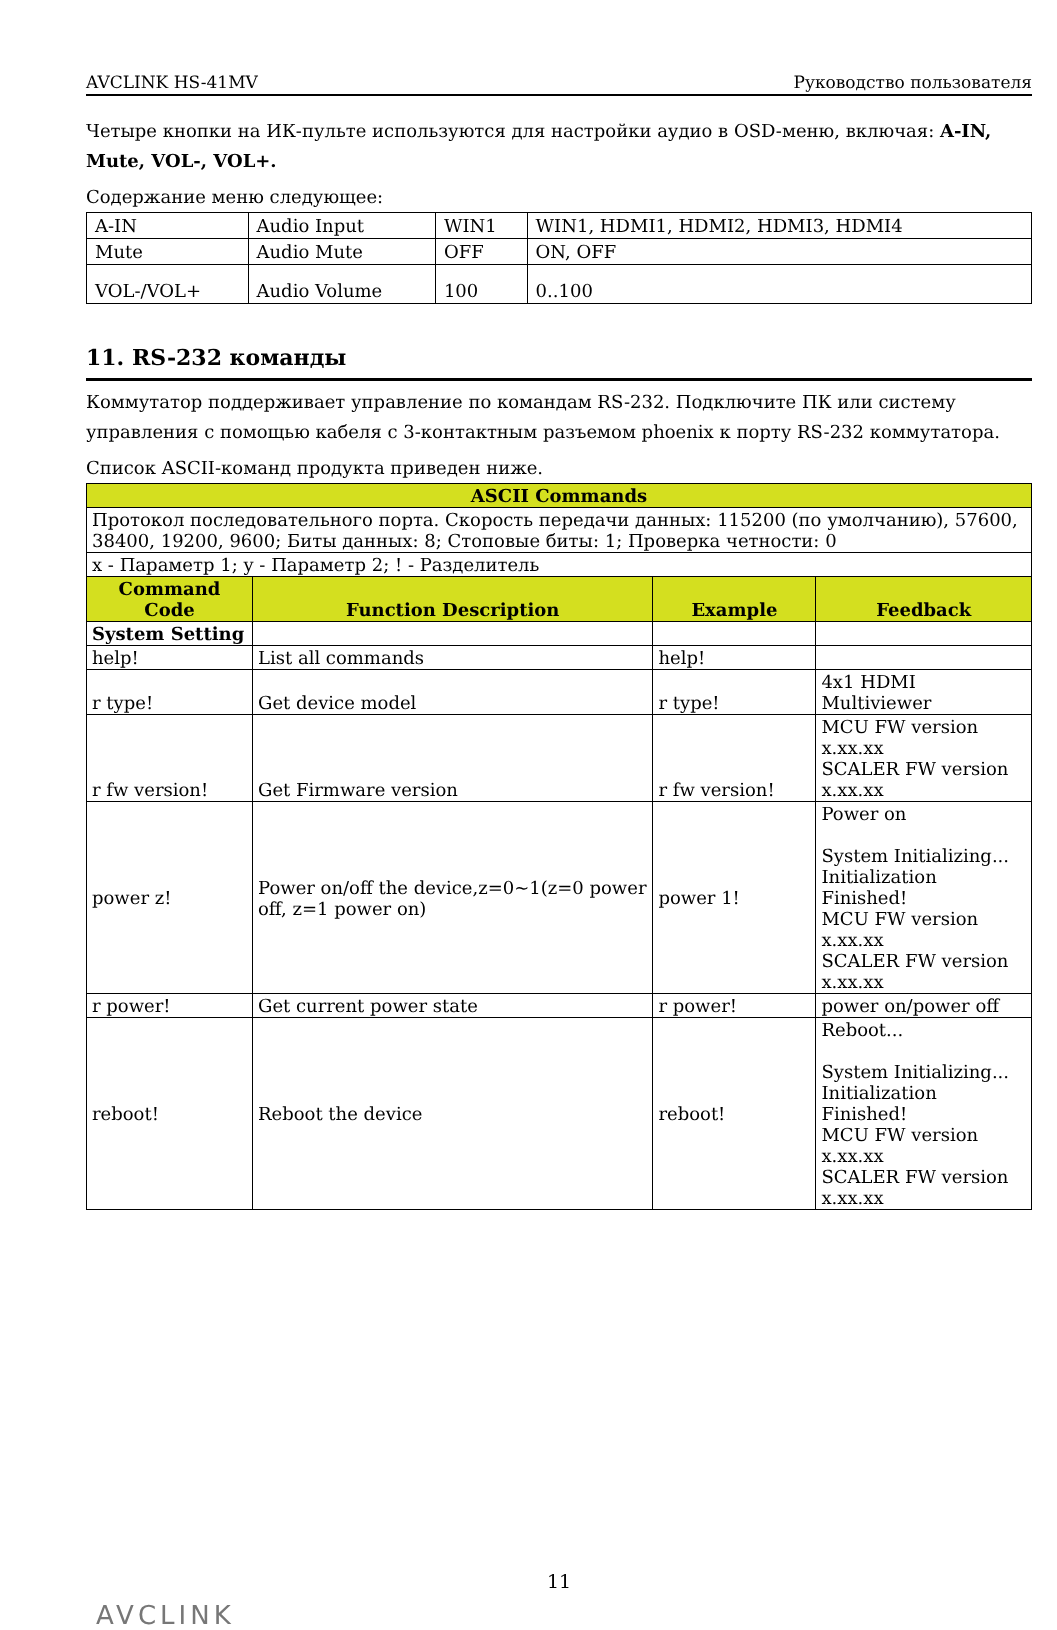AVCLINK HS-41MV Руководство пользователя
Четыре кнопки на ИК-пульте используются для настройки аудио в OSD-меню, включая: A-IN, Mute, VOL-, VOL+.
Содержание меню следующее:
| A-IN | Audio Input | WIN1 | WIN1, HDMI1, HDMI2, HDMI3, HDMI4 |
| Mute | Audio Mute | OFF | ON, OFF |
| VOL-/VOL+ | Audio Volume | 100 | 0..100 |
11. RS-232 команды
Коммутатор поддерживает управление по командам RS-232. Подключите ПК или систему управления с помощью кабеля с 3-контактным разъемом phoenix к порту RS-232 коммутатора.
Список ASCII-команд продукта приведен ниже.
| ASCII Commands | | | |
| Протокол последовательного порта. Скорость передачи данных: 115200 (по умолчанию), 57600, 38400, 19200, 9600; Биты данных: 8; Стоповые биты: 1; Проверка четности: 0 | | | |
| x - Параметр 1; y - Параметр 2; ! - Разделитель | | | |
| Command Code | Function Description | Example | Feedback |
| System Setting | | | |
| help! | List all commands | help! | |
| r type! | Get device model | r type! | 4x1 HDMI Multiviewer |
| r fw version! | Get Firmware version | r fw version! | MCU FW version x.xx.xx SCALER FW version x.xx.xx |
| power z! | Power on/off the device,z=0~1(z=0 power off, z=1 power on) | power 1! | Power on System Initializing... Initialization Finished! MCU FW version x.xx.xx SCALER FW version x.xx.xx |
| r power! | Get current power state | r power! | power on/power off |
| reboot! | Reboot the device | reboot! | Reboot... System Initializing... Initialization Finished! MCU FW version x.xx.xx SCALER FW version x.xx.xx |
11
AVCLINK